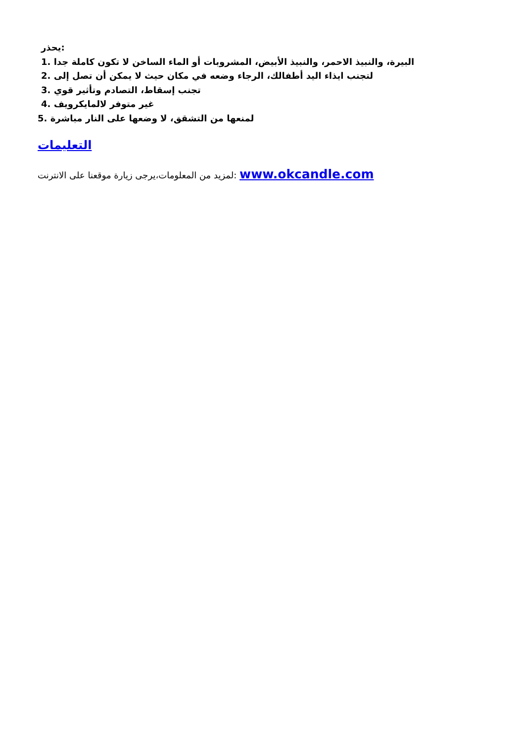يحذر:
1. البيرة، والنبيذ الاحمر، والنبيذ الأبيض، المشروبات أو الماء الساخن لا تكون كاملة جدا
2. لتجنب ايذاء اليد أطفالك، الرجاء وضعه في مكان حيث لا يمكن أن تصل إلى
3. تجنب إسقاط، التصادم وتأثير قوي
4. غير متوفر لالمايكرويف
5. لمنعها من التشقق، لا وضعها على النار مباشرة
التعليمات
لمزيد من المعلومات،يرجى زيارة موقعنا على الانترنت: www.okcandle.com